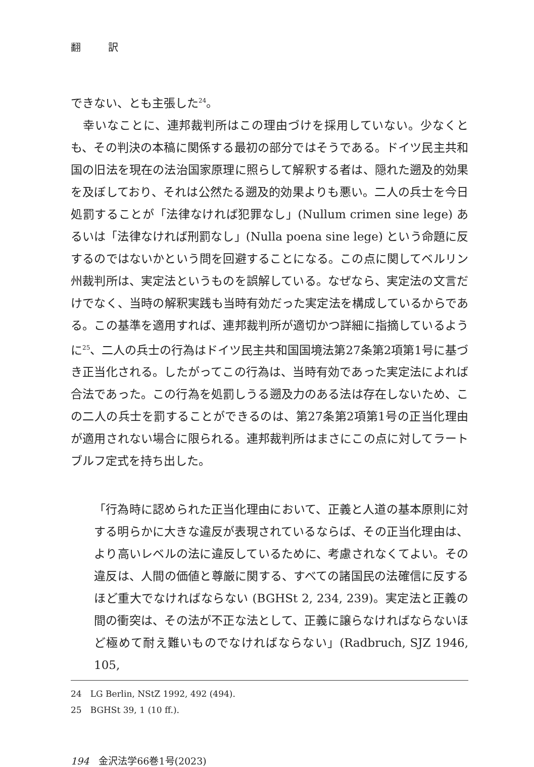翻 訳
できない、とも主張した<sup>24</sup>。
　幸いなことに、連邦裁判所はこの理由づけを採用していない。少なくとも、その判決の本稿に関係する最初の部分ではそうである。ドイツ民主共和国の旧法を現在の法治国家原理に照らして解釈する者は、隠れた遡及的効果を及ぼしており、それは公然たる遡及的効果よりも悪い。二人の兵士を今日処罰することが「法律なければ犯罪なし」(Nullum crimen sine lege) あるいは「法律なければ刑罰なし」(Nulla poena sine lege) という命題に反するのではないかという問を回避することになる。この点に関してベルリン州裁判所は、実定法というものを誤解している。なぜなら、実定法の文言だけでなく、当時の解釈実践も当時有効だった実定法を構成しているからである。この基準を適用すれば、連邦裁判所が適切かつ詳細に指摘しているように<sup>25</sup>、二人の兵士の行為はドイツ民主共和国国境法第27条第2項第1号に基づき正当化される。したがってこの行為は、当時有効であった実定法によれば合法であった。この行為を処罰しうる遡及力のある法は存在しないため、この二人の兵士を罰することができるのは、第27条第2項第1号の正当化理由が適用されない場合に限られる。連邦裁判所はまさにこの点に対してラートブルフ定式を持ち出した。
「行為時に認められた正当化理由において、正義と人道の基本原則に対する明らかに大きな違反が表現されているならば、その正当化理由は、より高いレベルの法に違反しているために、考慮されなくてよい。その違反は、人間の価値と尊厳に関する、すべての諸国民の法確信に反するほど重大でなければならない (BGHSt 2, 234, 239)。実定法と正義の間の衝突は、その法が不正な法として、正義に譲らなければならないほど極めて耐え難いものでなければならない」(Radbruch, SJZ 1946, 105,
24　LG Berlin, NStZ 1992, 492 (494).
25　BGHSt 39, 1 (10 ff.).
194　金沢法学66巻1号(2023)